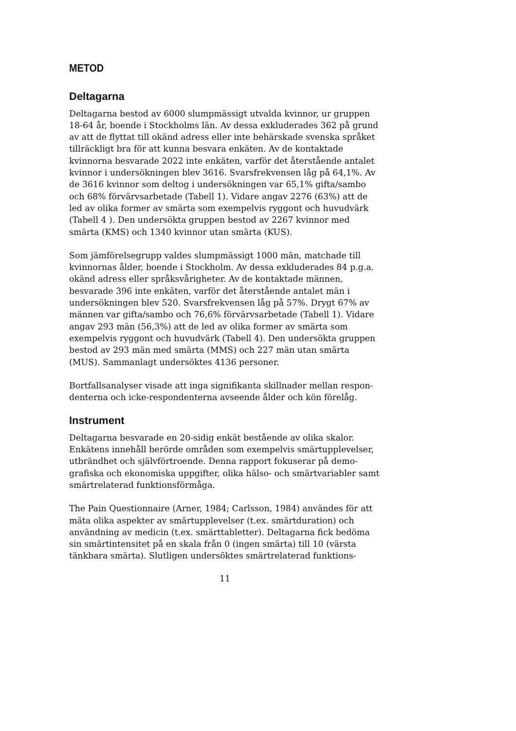METOD
Deltagarna
Deltagarna bestod av 6000 slumpmässigt utvalda kvinnor, ur gruppen 18-64 år, boende i Stockholms län. Av dessa exkluderades 362 på grund av att de flyttat till okänd adress eller inte behärskade svenska språket tillräckligt bra för att kunna besvara enkäten. Av de kontaktade kvinnorna besvarade 2022 inte enkäten, varför det återstående antalet kvinnor i undersökningen blev 3616. Svarsfrekvensen låg på 64,1%. Av de 3616 kvinnor som deltog i undersökningen var 65,1% gifta/sambo och 68% förvärvsarbetade (Tabell 1). Vidare angav 2276 (63%) att de led av olika former av smärta som exempelvis ryggont och huvudvärk (Tabell 4 ). Den undersökta gruppen bestod av 2267 kvinnor med smärta (KMS) och 1340 kvinnor utan smärta (KUS).
Som jämförelsegrupp valdes slumpmässigt 1000 män, matchade till kvinnornas ålder, boende i Stockholm. Av dessa exkluderades 84 p.g.a. okänd adress eller språksvårigheter. Av de kontaktade männen, besvarade 396 inte enkäten, varför det återstående antalet män i undersökningen blev 520. Svarsfrekvensen låg på 57%. Drygt 67% av männen var gifta/sambo och 76,6% förvärvsarbetade (Tabell 1). Vidare angav 293 män (56,3%) att de led av olika former av smärta som exempelvis ryggont och huvudvärk (Tabell 4). Den undersökta gruppen bestod av 293 män med smärta (MMS) och 227 män utan smärta (MUS). Sammanlagt undersöktes 4136 personer.
Bortfallsanalyser visade att inga signifikanta skillnader mellan respon-denterna och icke-respondenterna avseende ålder och kön förelåg.
Instrument
Deltagarna besvarade en 20-sidig enkät bestående av olika skalor. Enkätens innehåll berörde områden som exempelvis smärtupplevelser, utbrändhet och självförtroende. Denna rapport fokuserar på demo-grafiska och ekonomiska uppgifter, olika hälso- och smärtvariabler samt smärtrelaterad funktionsförmåga.
The Pain Questionnaire (Arner, 1984; Carlsson, 1984) användes för att mäta olika aspekter av smärtupplevelser (t.ex. smärtduration) och användning av medicin (t.ex. smärttabletter). Deltagarna fick bedöma sin smärtintensitet på en skala från 0 (ingen smärta) till 10 (värsta tänkbara smärta). Slutligen undersöktes smärtrelaterad funktions-
11